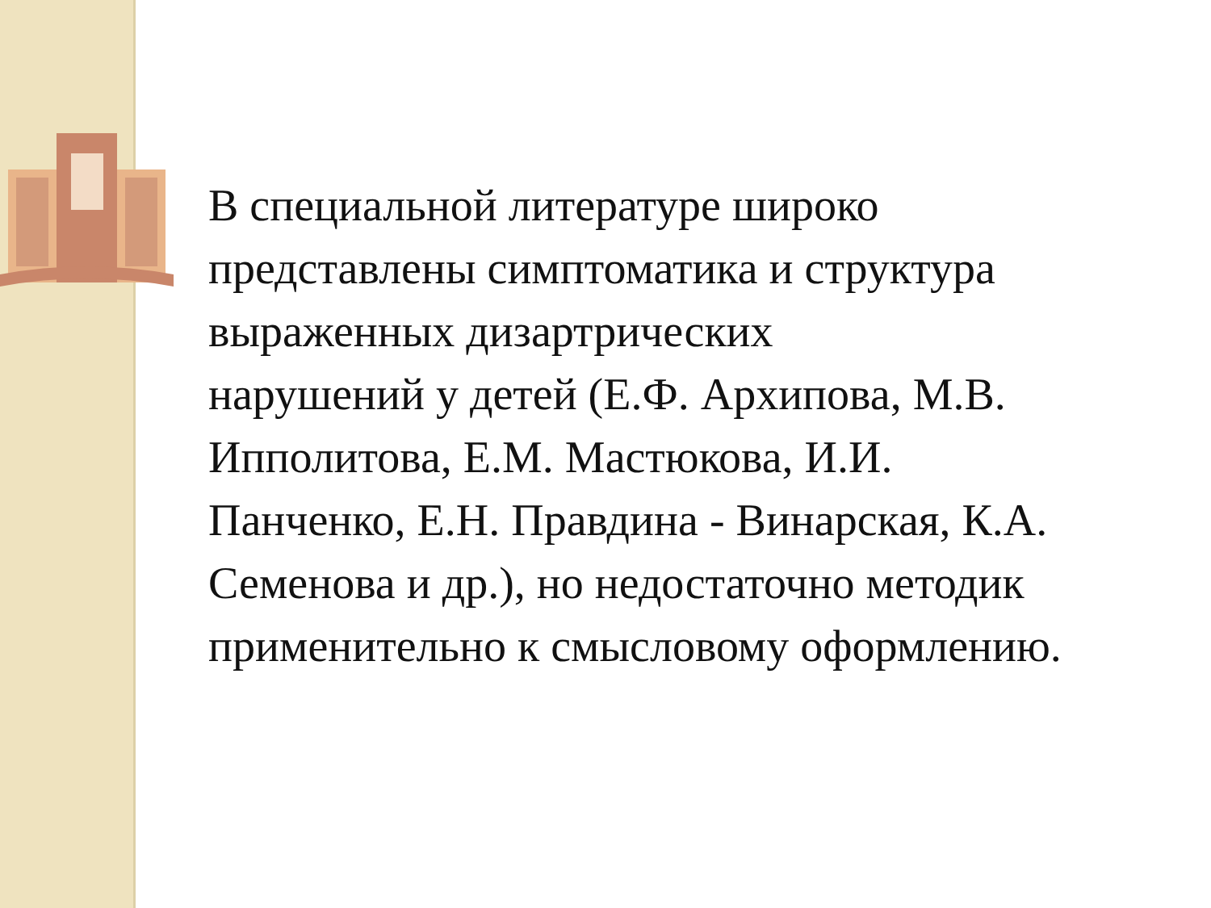В специальной литературе широко
представлены симптоматика и структура выраженных дизартрических
нарушений у детей (Е.Ф. Архипова, М.В. Ипполитова, Е.М. Мастюкова, И.И.
Панченко, Е.Н. Правдина - Винарская, К.А. Семенова и др.), но недостаточно методик применительно к смысловому оформлению.